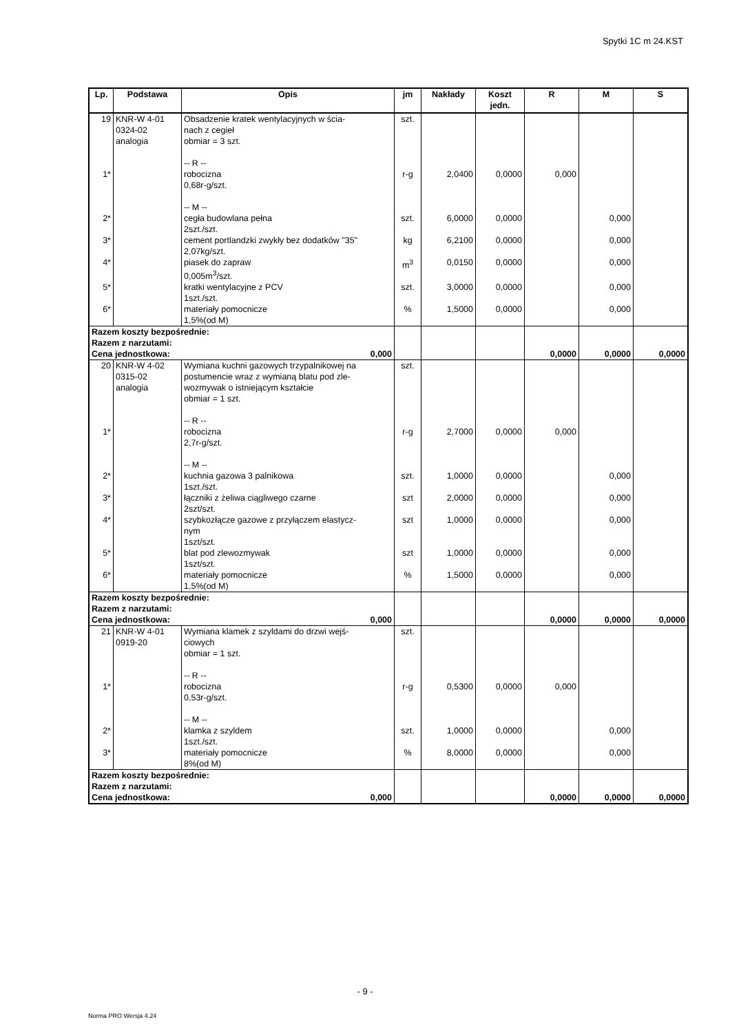Spytki 1C m 24.KST
| Lp. | Podstawa | Opis | jm | Nakłady | Koszt jedn. | R | M | S |
| --- | --- | --- | --- | --- | --- | --- | --- | --- |
| 19 | KNR-W 4-01 0324-02 analogia | Obsadzenie kratek wentylacyjnych w ścia- nach z cegieł obmiar = 3 szt. -- R -- | szt. | | | | | |
| 1* | | robocizna 0,68r-g/szt. -- M -- | r-g | 2,0400 | 0,0000 | 0,000 | | |
| 2* | | cegła budowlana pełna 2szt./szt. | szt. | 6,0000 | 0,0000 | | 0,000 | |
| 3* | | cement portlandzki zwykły bez dodatków "35" 2,07kg/szt. | kg | 6,2100 | 0,0000 | | 0,000 | |
| 4* | | piasek do zapraw 0,005m<sup>3</sup>/szt. | m<sup>3</sup> | 0,0150 | 0,0000 | | 0,000 | |
| 5* | | kratki wentylacyjne z PCV 1szt./szt. | szt. | 3,0000 | 0,0000 | | 0,000 | |
| 6* | | materiały pomocnicze 1,5%(od M) | % | 1,5000 | 0,0000 | | 0,000 | |
| Razem koszty bezpośrednie: Razem z narzutami: Cena jednostkowa: 0,000 | | | | | | 0,0000 | 0,0000 | 0,0000 |
| 20 | KNR-W 4-02 0315-02 analogia | Wymiana kuchni gazowych trzypalnikowej na postumencie wraz z wymianą blatu pod zle-wozmywak o istniejącym kształcie obmiar = 1 szt. -- R -- | szt. | | | | | |
| 1* | | robocizna 2,7r-g/szt. -- M -- | r-g | 2,7000 | 0,0000 | 0,000 | | |
| 2* | | kuchnia gazowa 3 palnikowa 1szt./szt. | szt. | 1,0000 | 0,0000 | | 0,000 | |
| 3* | | łączniki z żeliwa ciągliwego czarne 2szt/szt. | szt | 2,0000 | 0,0000 | | 0,000 | |
| 4* | | szybkozłącze gazowe z przyłączem elastycz- nym 1szt/szt. | szt | 1,0000 | 0,0000 | | 0,000 | |
| 5* | | blat pod zlewozmywak 1szt/szt. | szt | 1,0000 | 0,0000 | | 0,000 | |
| 6* | | materiały pomocnicze 1,5%(od M) | % | 1,5000 | 0,0000 | | 0,000 | |
| Razem koszty bezpośrednie: Razem z narzutami: Cena jednostkowa: 0,000 | | | | | | 0,0000 | 0,0000 | 0,0000 |
| 21 | KNR-W 4-01 0919-20 | Wymiana klamek z szyldami do drzwi wejś- ciowych obmiar = 1 szt. -- R -- | szt. | | | | | |
| 1* | | robocizna 0,53r-g/szt. -- M -- | r-g | 0,5300 | 0,0000 | 0,000 | | |
| 2* | | klamka z szyldem 1szt./szt. | szt. | 1,0000 | 0,0000 | | 0,000 | |
| 3* | | materiały pomocnicze 8%(od M) | % | 8,0000 | 0,0000 | | 0,000 | |
| Razem koszty bezpośrednie: Razem z narzutami: Cena jednostkowa: 0,000 | | | | | | 0,0000 | 0,0000 | 0,0000 |
- 9 -
Norma PRO Wersja 4.24